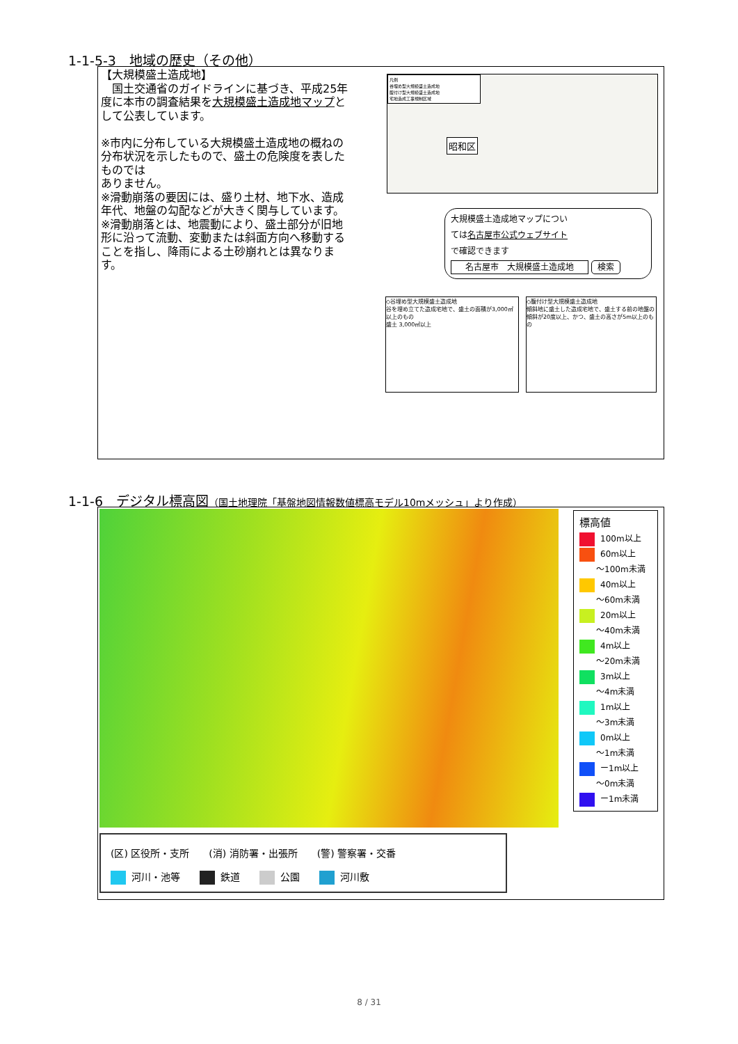1-1-5-3　地域の歴史（その他）
【大規模盛土造成地】
　国土交通省のガイドラインに基づき、平成25年度に本市の調査結果を大規模盛土造成地マップとして公表しています。
※市内に分布している大規模盛土造成地の概ねの分布状況を示したもので、盛土の危険度を表したものでは
ありません。
※滑動崩落の要因には、盛り土材、地下水、造成年代、地盤の勾配などが大きく関与しています。
※滑動崩落とは、地震動により、盛土部分が旧地形に沿って流動、変動または斜面方向へ移動することを指し、降雨による土砂崩れとは異なります。
凡例
谷埋め型大規模盛土造成地
腹付け型大規模盛土造成地
宅地造成工事規制区域
昭和区
大規模盛土造成地マップについ
ては名古屋市公式ウェブサイト
で確認できます
名古屋市　大規模盛土造成地 検索
◇谷埋め型大規模盛土造成地
谷を埋め立てた造成宅地で、盛土の面積が3,000㎡以上のもの
盛土 3,000㎡以上
◇腹付け型大規模盛土造成地
傾斜地に盛土した造成宅地で、盛土する前の地盤の傾斜が20度以上、かつ、盛土の高さが5m以上のもの
1-1-6　デジタル標高図（国土地理院「基盤地図情報数値標高モデル10mメッシュ」より作成）
標高値
100m以上
60m以上
　　～100m未満
40m以上
　　～60m未満
20m以上
　　～40m未満
4m以上
　　～20m未満
3m以上
　　～4m未満
1m以上
　　～3m未満
0m以上
　　～1m未満
ー1m以上
　　～0m未満
ー1m未満
(区) 区役所・支所　　(消) 消防署・出張所　　(警) 警察署・交番
河川・池等　　 鉄道　　 公園　　 河川敷
8 / 31